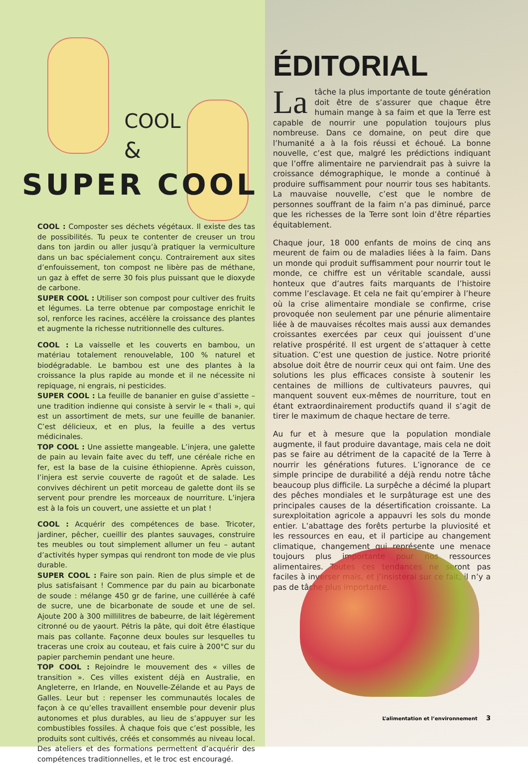COOL
&
SUPER COOL
COOL : Composter ses déchets végétaux. Il existe des tas de possibilités. Tu peux te contenter de creuser un trou dans ton jardin ou aller jusqu’à pratiquer la vermiculture dans un bac spécialement conçu. Contrairement aux sites d’enfouissement, ton compost ne libère pas de méthane, un gaz à effet de serre 30 fois plus puissant que le dioxyde de carbone.
SUPER COOL : Utiliser son compost pour cultiver des fruits et légumes. La terre obtenue par compostage enrichit le sol, renforce les racines, accélère la croissance des plantes et augmente la richesse nutritionnelle des cultures.
COOL : La vaisselle et les couverts en bambou, un matériau totalement renouvelable, 100 % naturel et biodégradable. Le bambou est une des plantes à la croissance la plus rapide au monde et il ne nécessite ni repiquage, ni engrais, ni pesticides.
SUPER COOL : La feuille de bananier en guise d’assiette – une tradition indienne qui consiste à servir le « thali », qui est un assortiment de mets, sur une feuille de bananier. C’est délicieux, et en plus, la feuille a des vertus médicinales.
TOP COOL : Une assiette mangeable. L’injera, une galette de pain au levain faite avec du teff, une céréale riche en fer, est la base de la cuisine éthiopienne. Après cuisson, l’injera est servie couverte de ragoût et de salade. Les convives déchirent un petit morceau de galette dont ils se servent pour prendre les morceaux de nourriture. L’injera est à la fois un couvert, une assiette et un plat !
COOL : Acquérir des compétences de base. Tricoter, jardiner, pêcher, cueillir des plantes sauvages, construire tes meubles ou tout simplement allumer un feu – autant d’activités hyper sympas qui rendront ton mode de vie plus durable.
SUPER COOL : Faire son pain. Rien de plus simple et de plus satisfaisant ! Commence par du pain au bicarbonate de soude : mélange 450 gr de farine, une cuillérée à café de sucre, une de bicarbonate de soude et une de sel. Ajoute 200 à 300 millilitres de babeurre, de lait légèrement citronné ou de yaourt. Pétris la pâte, qui doit être élastique mais pas collante. Façonne deux boules sur lesquelles tu traceras une croix au couteau, et fais cuire à 200°C sur du papier parchemin pendant une heure.
TOP COOL : Rejoindre le mouvement des « villes de transition ». Ces villes existent déjà en Australie, en Angleterre, en Irlande, en Nouvelle-Zélande et au Pays de Galles. Leur but : repenser les communautés locales de façon à ce qu’elles travaillent ensemble pour devenir plus autonomes et plus durables, au lieu de s’appuyer sur les combustibles fossiles. À chaque fois que c’est possible, les produits sont cultivés, créés et consommés au niveau local. Des ateliers et des formations permettent d’acquérir des compétences traditionnelles, et le troc est encouragé.
ÉDITORIAL
La tâche la plus importante de toute génération doit être de s’assurer que chaque être humain mange à sa faim et que la Terre est capable de nourrir une population toujours plus nombreuse. Dans ce domaine, on peut dire que l’humanité a à la fois réussi et échoué. La bonne nouvelle, c’est que, malgré les prédictions indiquant que l’offre alimentaire ne parviendrait pas à suivre la croissance démographique, le monde a continué à produire suffisamment pour nourrir tous ses habitants. La mauvaise nouvelle, c’est que le nombre de personnes souffrant de la faim n’a pas diminué, parce que les richesses de la Terre sont loin d’être réparties équitablement.
Chaque jour, 18 000 enfants de moins de cinq ans meurent de faim ou de maladies liées à la faim. Dans un monde qui produit suffisamment pour nourrir tout le monde, ce chiffre est un véritable scandale, aussi honteux que d’autres faits marquants de l’histoire comme l’esclavage. Et cela ne fait qu’empirer à l’heure où la crise alimentaire mondiale se confirme, crise provoquée non seulement par une pénurie alimentaire liée à de mauvaises récoltes mais aussi aux demandes croissantes exercées par ceux qui jouissent d’une relative prospérité. Il est urgent de s’attaquer à cette situation. C’est une question de justice. Notre priorité absolue doit être de nourrir ceux qui ont faim. Une des solutions les plus efficaces consiste à soutenir les centaines de millions de cultivateurs pauvres, qui manquent souvent eux-mêmes de nourriture, tout en étant extraordinairement productifs quand il s’agit de tirer le maximum de chaque hectare de terre.
Au fur et à mesure que la population mondiale augmente, il faut produire davantage, mais cela ne doit pas se faire au détriment de la capacité de la Terre à nourrir les générations futures. L’ignorance de ce simple principe de durabilité a déjà rendu notre tâche beaucoup plus difficile. La surpêche a décimé la plupart des pêches mondiales et le surpâturage est une des principales causes de la désertification croissante. La surexploitation agricole a appauvri les sols du monde entier. L’abattage des forêts perturbe la pluviosité et les ressources en eau, et il participe au changement climatique, changement qui représente une menace toujours plus importante pour nos ressources alimentaires. Toutes ces tendances ne seront pas faciles à inverser mais, et j’insisterai sur ce fait, il n’y a pas de tâche plus importante.
L’alimentation et l’environnement 3